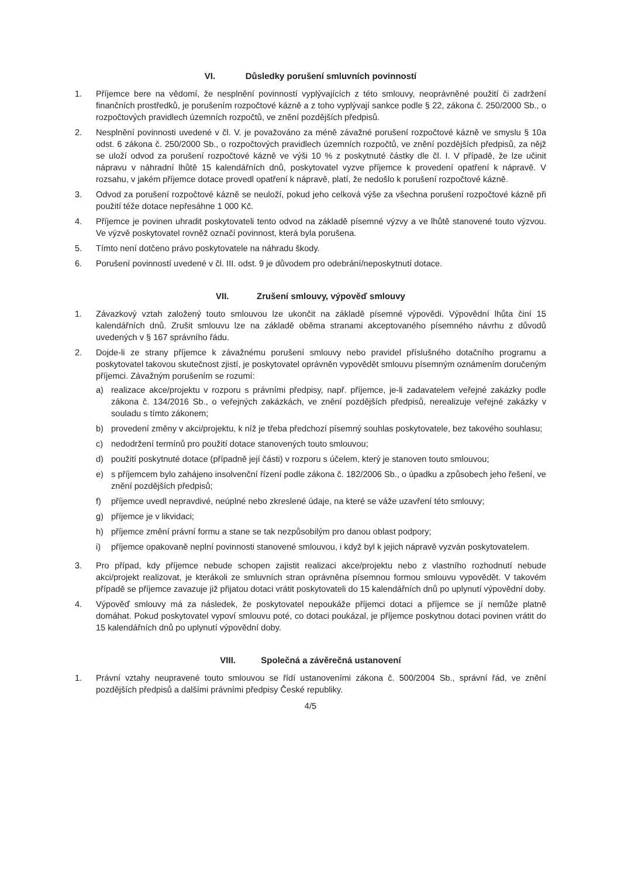VI. Důsledky porušení smluvních povinností
1. Příjemce bere na vědomí, že nesplnění povinností vyplývajících z této smlouvy, neoprávněné použití či zadržení finančních prostředků, je porušením rozpočtové kázně a z toho vyplývají sankce podle § 22, zákona č. 250/2000 Sb., o rozpočtových pravidlech územních rozpočtů, ve znění pozdějších předpisů.
2. Nesplnění povinnosti uvedené v čl. V. je považováno za méně závažné porušení rozpočtové kázně ve smyslu § 10a odst. 6 zákona č. 250/2000 Sb., o rozpočtových pravidlech územních rozpočtů, ve znění pozdějších předpisů, za nějž se uloží odvod za porušení rozpočtové kázně ve výši 10 % z poskytnuté částky dle čl. I. V případě, že lze učinit nápravu v náhradní lhůtě 15 kalendářních dnů, poskytovatel vyzve příjemce k provedení opatření k nápravě. V rozsahu, v jakém příjemce dotace provedl opatření k nápravě, platí, že nedošlo k porušení rozpočtové kázně.
3. Odvod za porušení rozpočtové kázně se neuloží, pokud jeho celková výše za všechna porušení rozpočtové kázně při použití téže dotace nepřesáhne 1 000 Kč.
4. Příjemce je povinen uhradit poskytovateli tento odvod na základě písemné výzvy a ve lhůtě stanovené touto výzvou. Ve výzvě poskytovatel rovněž označí povinnost, která byla porušena.
5. Tímto není dotčeno právo poskytovatele na náhradu škody.
6. Porušení povinností uvedené v čl. III. odst. 9 je důvodem pro odebrání/neposkytnutí dotace.
VII. Zrušení smlouvy, výpověď smlouvy
1. Závazkový vztah založený touto smlouvou lze ukončit na základě písemné výpovědi. Výpovědní lhůta činí 15 kalendářních dnů. Zrušit smlouvu lze na základě oběma stranami akceptovaného písemného návrhu z důvodů uvedených v § 167 správního řádu.
2. Dojde-li ze strany příjemce k závažnému porušení smlouvy nebo pravidel příslušného dotačního programu a poskytovatel takovou skutečnost zjistí, je poskytovatel oprávněn vypovědět smlouvu písemným oznámením doručeným příjemci. Závažným porušením se rozumí:
a) realizace akce/projektu v rozporu s právními předpisy, např. příjemce, je-li zadavatelem veřejné zakázky podle zákona č. 134/2016 Sb., o veřejných zakázkách, ve znění pozdějších předpisů, nerealizuje veřejné zakázky v souladu s tímto zákonem;
b) provedení změny v akci/projektu, k níž je třeba předchozí písemný souhlas poskytovatele, bez takového souhlasu;
c) nedodržení termínů pro použití dotace stanovených touto smlouvou;
d) použití poskytnuté dotace (případně její části) v rozporu s účelem, který je stanoven touto smlouvou;
e) s příjemcem bylo zahájeno insolvenční řízení podle zákona č. 182/2006 Sb., o úpadku a způsobech jeho řešení, ve znění pozdějších předpisů;
f) příjemce uvedl nepravdivé, neúplné nebo zkreslené údaje, na které se váže uzavření této smlouvy;
g) příjemce je v likvidaci;
h) příjemce změní právní formu a stane se tak nezpůsobilým pro danou oblast podpory;
i) příjemce opakovaně neplní povinnosti stanovené smlouvou, i když byl k jejich nápravě vyzván poskytovatelem.
3. Pro případ, kdy příjemce nebude schopen zajistit realizaci akce/projektu nebo z vlastního rozhodnutí nebude akci/projekt realizovat, je kterákoli ze smluvních stran oprávněna písemnou formou smlouvu vypovědět. V takovém případě se příjemce zavazuje již přijatou dotaci vrátit poskytovateli do 15 kalendářních dnů po uplynutí výpovědní doby.
4. Výpověď smlouvy má za následek, že poskytovatel nepoukáže příjemci dotaci a příjemce se jí nemůže platně domáhat. Pokud poskytovatel vypoví smlouvu poté, co dotaci poukázal, je příjemce poskytnou dotaci povinen vrátit do 15 kalendářních dnů po uplynutí výpovědní doby.
VIII. Společná a závěrečná ustanovení
1. Právní vztahy neupravené touto smlouvou se řídí ustanoveními zákona č. 500/2004 Sb., správní řád, ve znění pozdějších předpisů a dalšími právními předpisy České republiky.
4/5